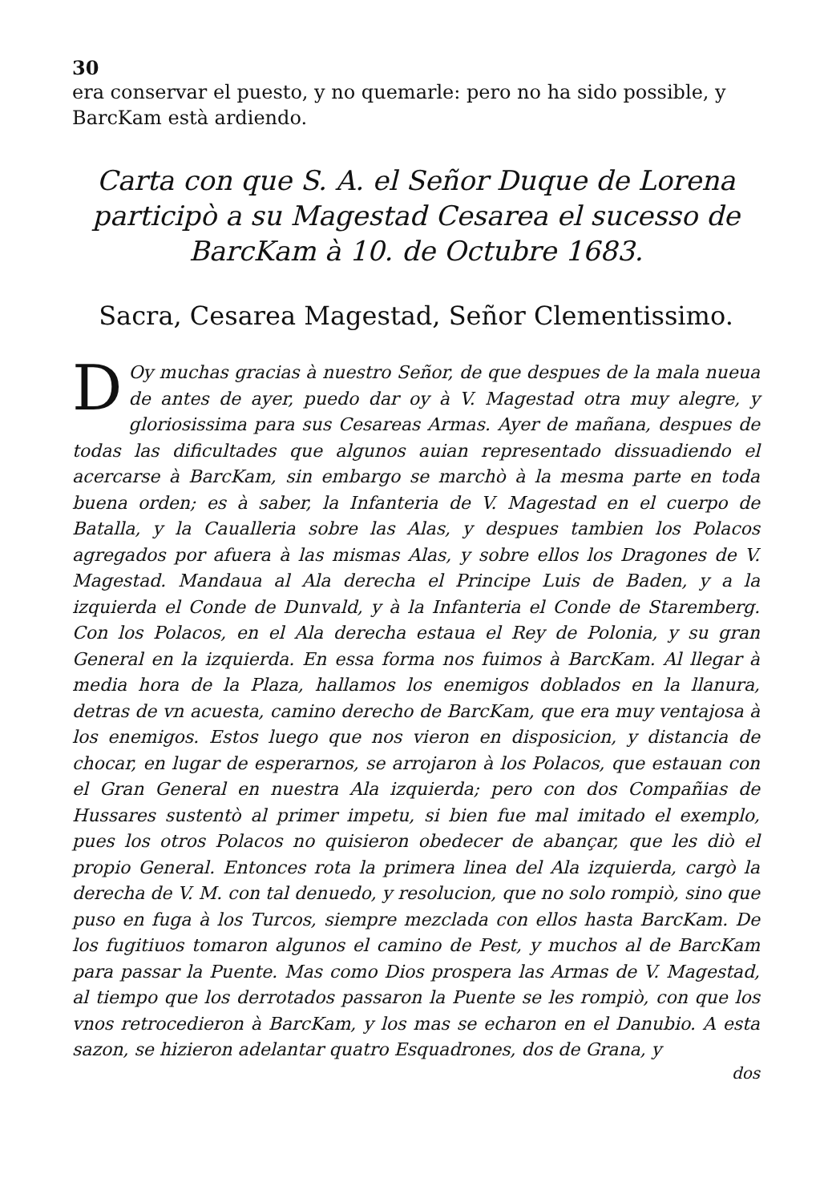30
era conservar el puesto, y no quemarle: pero no ha sido possible, y BarcKam està ardiendo.
Carta con que S. A. el Señor Duque de Lorena participò a su Magestad Cesarea el sucesso de BarcKam à 10. de Octubre 1683.
Sacra, Cesarea Magestad, Señor Clementissimo.
DOy muchas gracias à nuestro Señor, de que despues de la mala nueua de antes de ayer, puedo dar oy à V. Magestad otra muy alegre, y gloriosissima para sus Cesareas Armas. Ayer de mañana, despues de todas las dificultades que algunos auian representado dissuadiendo el acercarse à BarcKam, sin embargo se marchò à la mesma parte en toda buena orden; es à saber, la Infanteria de V. Magestad en el cuerpo de Batalla, y la Caualleria sobre las Alas, y despues tambien los Polacos agregados por afuera à las mismas Alas, y sobre ellos los Dragones de V. Magestad. Mandaua al Ala derecha el Principe Luis de Baden, y a la izquierda el Conde de Dunvald, y à la Infanteria el Conde de Staremberg. Con los Polacos, en el Ala derecha estaua el Rey de Polonia, y su gran General en la izquierda. En essa forma nos fuimos à BarcKam. Al llegar à media hora de la Plaza, hallamos los enemigos doblados en la llanura, detras de vn acuesta, camino derecho de BarcKam, que era muy ventajosa à los enemigos. Estos luego que nos vieron en disposicion, y distancia de chocar, en lugar de esperarnos, se arrojaron à los Polacos, que estauan con el Gran General en nuestra Ala izquierda; pero con dos Compañias de Hussares sustentò al primer impetu, si bien fue mal imitado el exemplo, pues los otros Polacos no quisieron obedecer de abançar, que les diò el propio General. Entonces rota la primera linea del Ala izquierda, cargò la derecha de V. M. con tal denuedo, y resolucion, que no solo rompiò, sino que puso en fuga à los Turcos, siempre mezclada con ellos hasta BarcKam. De los fugitiuos tomaron algunos el camino de Pest, y muchos al de BarcKam para passar la Puente. Mas como Dios prospera las Armas de V. Magestad, al tiempo que los derrotados passaron la Puente se les rompiò, con que los vnos retrocedieron à BarcKam, y los mas se echaron en el Danubio. A esta sazon, se hizieron adelantar quatro Esquadrones, dos de Grana, y
dos